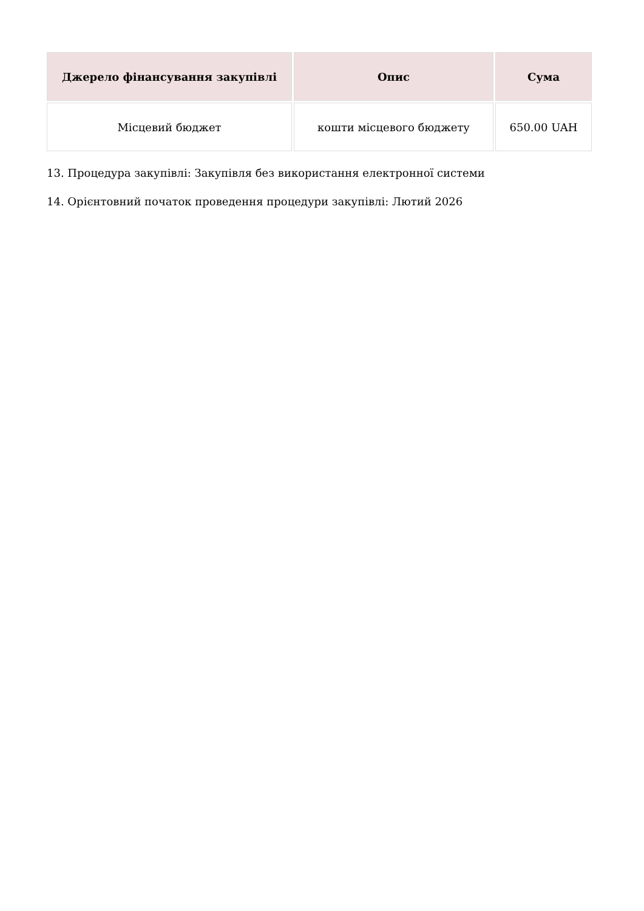| Джерело фінансування закупівлі | Опис | Сума |
| --- | --- | --- |
| Місцевий бюджет | кошти місцевого бюджету | 650.00 UAH |
13. Процедура закупівлі: Закупівля без використання електронної системи
14. Орієнтовний початок проведення процедури закупівлі: Лютий 2026